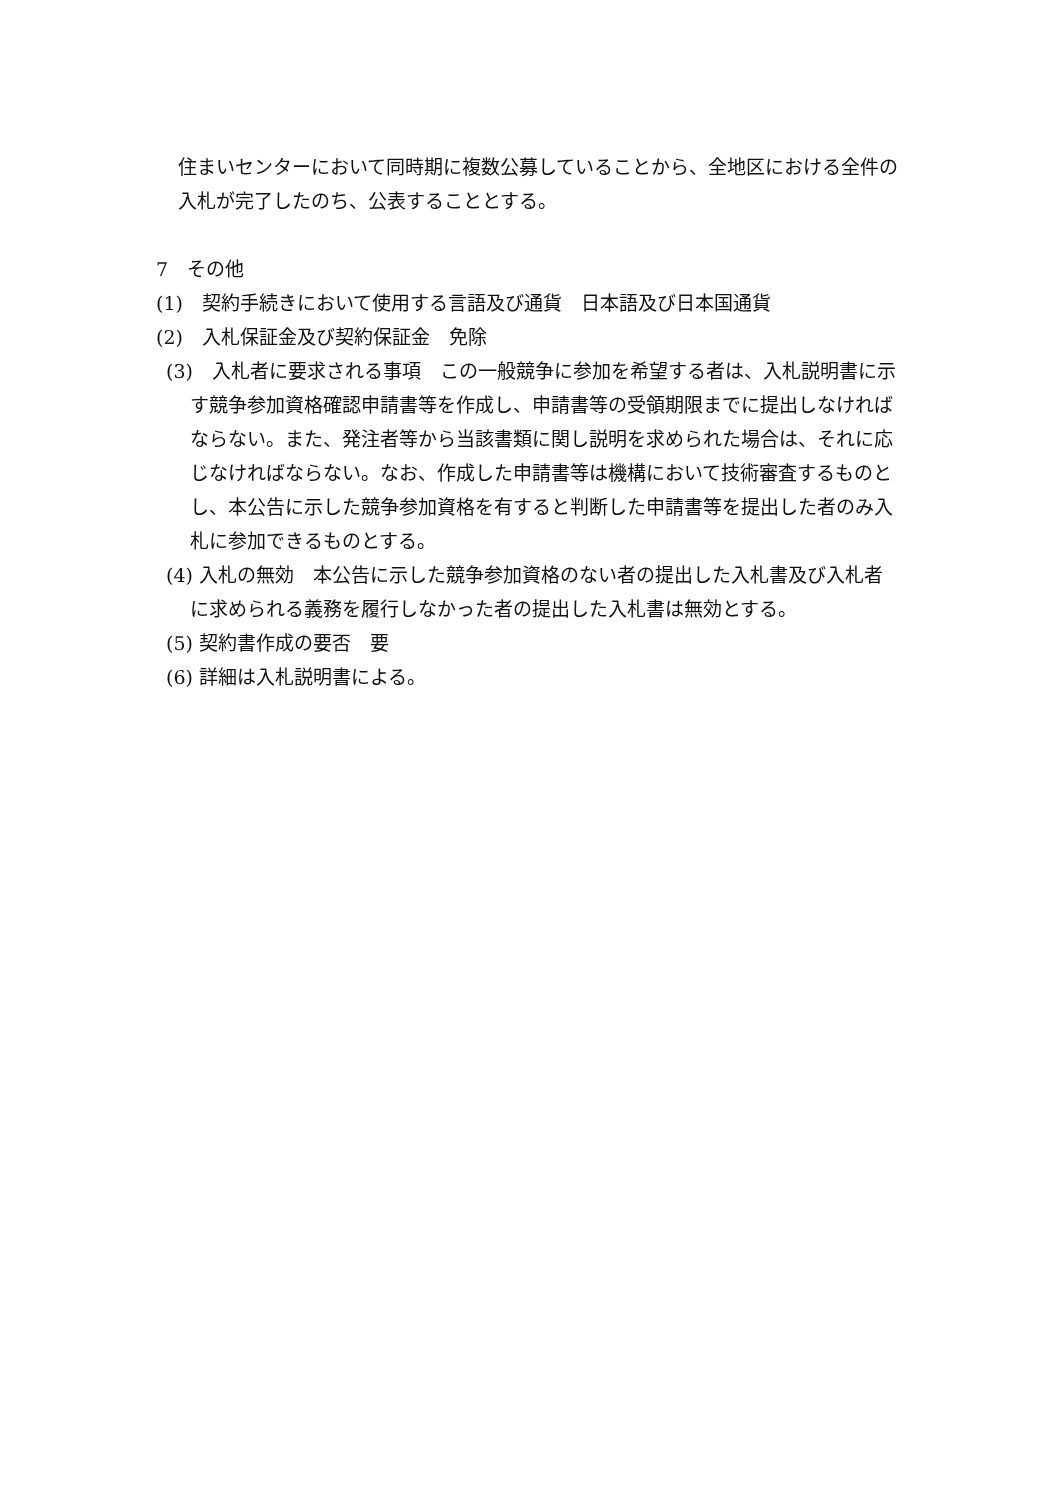住まいセンターにおいて同時期に複数公募していることから、全地区における全件の入札が完了したのち、公表することとする。
7　その他
(1)　契約手続きにおいて使用する言語及び通貨　日本語及び日本国通貨
(2)　入札保証金及び契約保証金　免除
(3)　入札者に要求される事項　この一般競争に参加を希望する者は、入札説明書に示す競争参加資格確認申請書等を作成し、申請書等の受領期限までに提出しなければならない。また、発注者等から当該書類に関し説明を求められた場合は、それに応じなければならない。なお、作成した申請書等は機構において技術審査するものとし、本公告に示した競争参加資格を有すると判断した申請書等を提出した者のみ入札に参加できるものとする。
(4) 入札の無効　本公告に示した競争参加資格のない者の提出した入札書及び入札者に求められる義務を履行しなかった者の提出した入札書は無効とする。
(5) 契約書作成の要否　要
(6) 詳細は入札説明書による。